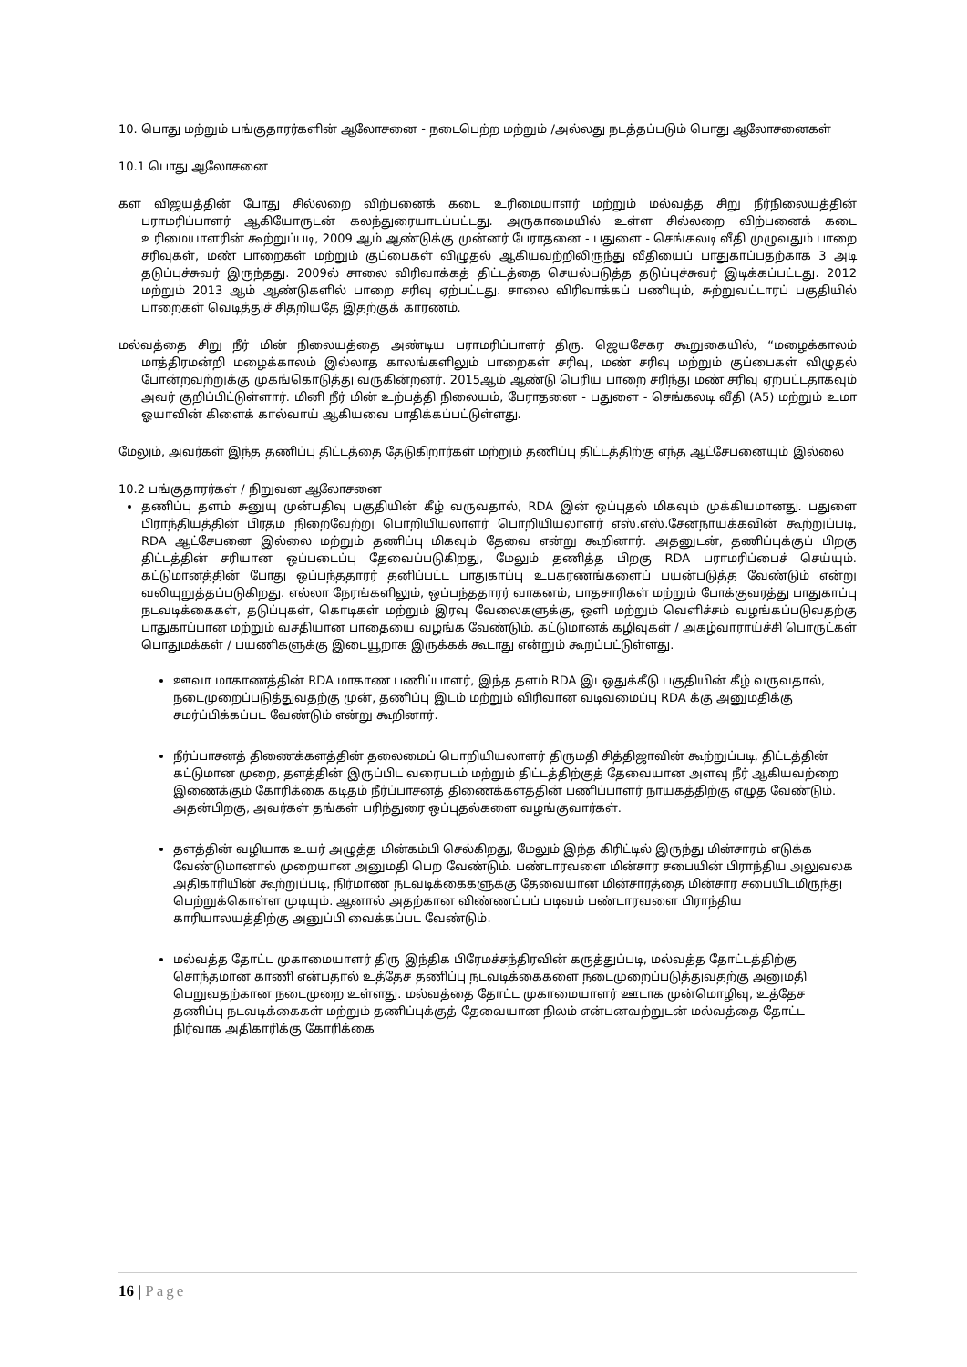10. பொது மற்றும் பங்குதாரர்களின் ஆலோசனை - நடைபெற்ற மற்றும் /அல்லது நடத்தப்படும் பொது ஆலோசனைகள்
10.1 பொது ஆலோசனை
கள விஜயத்தின் போது சில்லறை விற்பனைக் கடை உரிமையாளர் மற்றும் மல்வத்த சிறு நீர்நிலையத்தின் பராமரிப்பாளர் ஆகியோருடன் கலந்துரையாடப்பட்டது. அருகாமையில் உள்ள சில்லறை விற்பனைக் கடை உரிமையாளரின் கூற்றுப்படி, 2009 ஆம் ஆண்டுக்கு முன்னர் பேராதனை - பதுளை - செங்கலடி வீதி முழுவதும் பாறை சரிவுகள், மண் பாறைகள் மற்றும் குப்பைகள் விழுதல் ஆகியவற்றிலிருந்து வீதியைப் பாதுகாப்பதற்காக 3 அடி தடுப்புச்சுவர் இருந்தது. 2009ல் சாலை விரிவாக்கத் திட்டத்தை செயல்படுத்த தடுப்புச்சுவர் இடிக்கப்பட்டது. 2012 மற்றும் 2013 ஆம் ஆண்டுகளில் பாறை சரிவு ஏற்பட்டது. சாலை விரிவாக்கப் பணியும், சுற்றுவட்டாரப் பகுதியில் பாறைகள் வெடித்துச் சிதறியதே இதற்குக் காரணம்.
மல்வத்தை சிறு நீர் மின் நிலையத்தை அண்டிய பராமரிப்பாளர் திரு. ஜெயசேகர கூறுகையில், “மழைக்காலம் மாத்திரமன்றி மழைக்காலம் இல்லாத காலங்களிலும் பாறைகள் சரிவு, மண் சரிவு மற்றும் குப்பைகள் விழுதல் போன்றவற்றுக்கு முகங்கொடுத்து வருகின்றனர். 2015ஆம் ஆண்டு பெரிய பாறை சரிந்து மண் சரிவு ஏற்பட்டதாகவும் அவர் குறிப்பிட்டுள்ளார். மினி நீர் மின் உற்பத்தி நிலையம், பேராதனை - பதுளை - செங்கலடி வீதி (A5) மற்றும் உமா ஓயாவின் கிளைக் கால்வாய் ஆகியவை பாதிக்கப்பட்டுள்ளது.
மேலும், அவர்கள் இந்த தணிப்பு திட்டத்தை தேடுகிறார்கள் மற்றும் தணிப்பு திட்டத்திற்கு எந்த ஆட்சேபனையும் இல்லை
10.2 பங்குதாரர்கள் / நிறுவன ஆலோசனை
தணிப்பு தளம் சுனுயு முன்பதிவு பகுதியின் கீழ் வருவதால், RDA இன் ஒப்புதல் மிகவும் முக்கியமானது. பதுளை பிராந்தியத்தின் பிரதம நிறைவேற்று பொறியியலாளர் பொறியியலாளர் எஸ்.எஸ்.சேனநாயக்கவின் கூற்றுப்படி, RDA ஆட்சேபனை இல்லை மற்றும் தணிப்பு மிகவும் தேவை என்று கூறினார். அதனுடன், தணிப்புக்குப் பிறகு திட்டத்தின் சரியான ஒப்படைப்பு தேவைப்படுகிறது, மேலும் தணித்த பிறகு RDA பராமரிப்பைச் செய்யும். கட்டுமானத்தின் போது ஒப்பந்ததாரர் தனிப்பட்ட பாதுகாப்பு உபகரணங்களைப் பயன்படுத்த வேண்டும் என்று வலியுறுத்தப்படுகிறது. எல்லா நேரங்களிலும், ஒப்பந்ததாரர் வாகனம், பாதசாரிகள் மற்றும் போக்குவரத்து பாதுகாப்பு நடவடிக்கைகள், தடுப்புகள், கொடிகள் மற்றும் இரவு வேலைகளுக்கு, ஒளி மற்றும் வெளிச்சம் வழங்கப்படுவதற்கு பாதுகாப்பான மற்றும் வசதியான பாதையை வழங்க வேண்டும். கட்டுமானக் கழிவுகள் / அகழ்வாராய்ச்சி பொருட்கள் பொதுமக்கள் / பயணிகளுக்கு இடையூறாக இருக்கக் கூடாது என்றும் கூறப்பட்டுள்ளது.
ஊவா மாகாணத்தின் RDA மாகாண பணிப்பாளர், இந்த தளம் RDA இடஒதுக்கீடு பகுதியின் கீழ் வருவதால், நடைமுறைப்படுத்துவதற்கு முன், தணிப்பு இடம் மற்றும் விரிவான வடிவமைப்பு RDA க்கு அனுமதிக்கு சமர்ப்பிக்கப்பட வேண்டும் என்று கூறினார்.
நீர்ப்பாசனத் திணைக்களத்தின் தலைமைப் பொறியியலாளர் திருமதி சித்திஜாவின் கூற்றுப்படி, திட்டத்தின் கட்டுமான முறை, தளத்தின் இருப்பிட வரைபடம் மற்றும் திட்டத்திற்குத் தேவையான அளவு நீர் ஆகியவற்றை இணைக்கும் கோரிக்கை கடிதம் நீர்ப்பாசனத் திணைக்களத்தின் பணிப்பாளர் நாயகத்திற்கு எழுத வேண்டும். அதன்பிறகு, அவர்கள் தங்கள் பரிந்துரை ஒப்புதல்களை வழங்குவார்கள்.
தளத்தின் வழியாக உயர் அழுத்த மின்கம்பி செல்கிறது, மேலும் இந்த கிரிட்டில் இருந்து மின்சாரம் எடுக்க வேண்டுமானால் முறையான அனுமதி பெற வேண்டும். பண்டாரவளை மின்சார சபையின் பிராந்திய அலுவலக அதிகாரியின் கூற்றுப்படி, நிர்மாண நடவடிக்கைகளுக்கு தேவையான மின்சாரத்தை மின்சார சபையிடமிருந்து பெற்றுக்கொள்ள முடியும். ஆனால் அதற்கான விண்ணப்பப் படிவம் பண்டாரவளை பிராந்திய காரியாலயத்திற்கு அனுப்பி வைக்கப்பட வேண்டும்.
மல்வத்த தோட்ட முகாமையாளர் திரு இந்திக பிரேமச்சந்திரவின் கருத்துப்படி, மல்வத்த தோட்டத்திற்கு சொந்தமான காணி என்பதால் உத்தேச தணிப்பு நடவடிக்கைகளை நடைமுறைப்படுத்துவதற்கு அனுமதி பெறுவதற்கான நடைமுறை உள்ளது. மல்வத்தை தோட்ட முகாமையாளர் ஊடாக முன்மொழிவு, உத்தேச தணிப்பு நடவடிக்கைகள் மற்றும் தணிப்புக்குத் தேவையான நிலம் என்பனவற்றுடன் மல்வத்தை தோட்ட நிர்வாக அதிகாரிக்கு கோரிக்கை
16 | Page